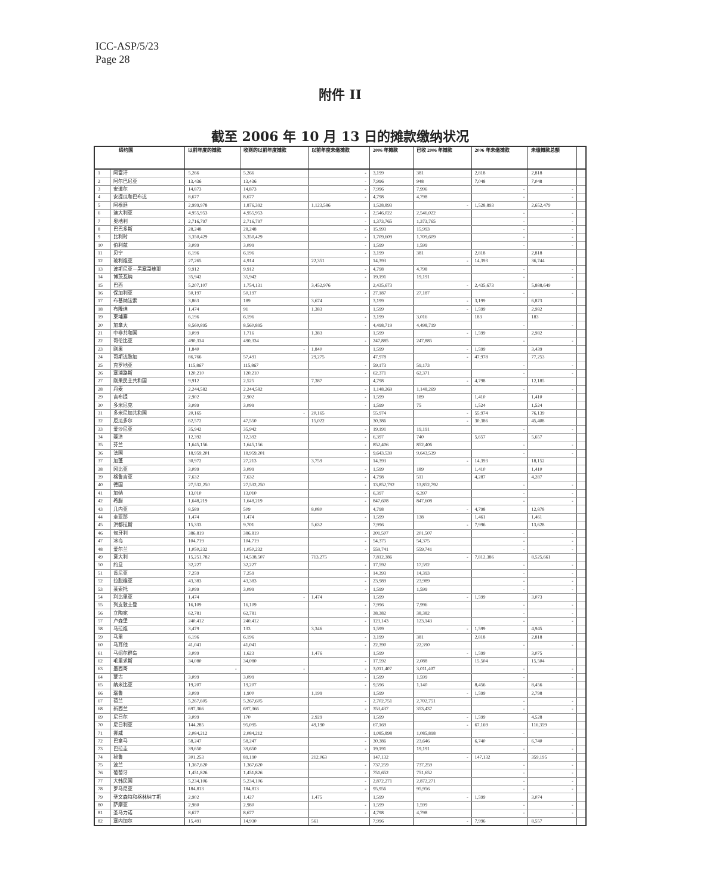ICC-ASP/5/23
Page 28
附件 II
截至 2006 年 10 月 13 日的摊款缴纳状况
| 缔约国 | | 以前年度的摊款 | 收到的以前年度摊款 | 以前年度未缴摊款 | 2006 年摊款 | 已收 2006 年摊款 | 2006 年未缴摊款 | 未缴摊款总额 | |
| --- | --- | --- | --- | --- | --- | --- | --- | --- | --- |
| 1 | 阿富汗 | 5,266 | 5,266 | - | 3,199 | 381 | 2,818 | 2,818 | |
| 2 | 阿尔巴尼亚 | 13,436 | 13,436 | - | 7,996 | 948 | 7,048 | 7,048 | |
| 3 | 安道尔 | 14,873 | 14,873 | - | 7,996 | 7,996 | - | - | |
| 4 | 安提瓜和巴布达 | 8,677 | 8,677 | - | 4,798 | 4,798 | - | - | |
| 5 | 阿根廷 | 2,999,978 | 1,876,392 | 1,123,586 | 1,528,893 | - | 1,528,893 | 2,652,479 | |
| 6 | 澳大利亚 | 4,955,953 | 4,955,953 | - | 2,546,022 | 2,546,022 | - | - | |
| 7 | 奥地利 | 2,716,797 | 2,716,797 | - | 1,373,765 | 1,373,765 | - | - | |
| 8 | 巴巴多斯 | 28,248 | 28,248 | - | 15,993 | 15,993 | - | - | |
| 9 | 比利时 | 3,350,429 | 3,350,429 | - | 1,709,609 | 1,709,609 | - | - | |
| 10 | 伯利兹 | 3,099 | 3,099 | - | 1,599 | 1,599 | - | - | |
| 11 | 贝宁 | 6,196 | 6,196 | - | 3,199 | 381 | 2,818 | 2,818 | |
| 12 | 玻利维亚 | 27,265 | 4,914 | 22,351 | 14,393 | - | 14,393 | 36,744 | |
| 13 | 波斯尼亚－黑塞哥维那 | 9,912 | 9,912 | - | 4,798 | 4,798 | - | - | |
| 14 | 博茨瓦纳 | 35,942 | 35,942 | - | 19,191 | 19,191 | - | - | |
| 15 | 巴西 | 5,207,107 | 1,754,131 | 3,452,976 | 2,435,673 | - | 2,435,673 | 5,888,649 | |
| 16 | 保加利亚 | 50,197 | 50,197 | - | 27,187 | 27,187 | - | - | |
| 17 | 布基纳法索 | 3,863 | 189 | 3,674 | 3,199 | - | 3,199 | 6,873 | |
| 18 | 布隆迪 | 1,474 | 91 | 1,383 | 1,599 | - | 1,599 | 2,982 | |
| 19 | 柬埔寨 | 6,196 | 6,196 | - | 3,199 | 3,016 | 183 | 183 | |
| 20 | 加拿大 | 8,560,895 | 8,560,895 | - | 4,498,719 | 4,498,719 | - | - | |
| 21 | 中非共和国 | 3,099 | 1,716 | 1,383 | 1,599 | - | 1,599 | 2,982 | |
| 22 | 哥伦比亚 | 490,334 | 490,334 | - | 247,885 | 247,885 | - | - | |
| 23 | 刚果 | 1,840 | - | 1,840 | 1,599 | - | 1,599 | 3,439 | |
| 24 | 哥斯达黎加 | 86,766 | 57,491 | 29,275 | 47,978 | - | 47,978 | 77,253 | |
| 25 | 克罗地亚 | 115,867 | 115,867 | - | 59,173 | 59,173 | - | - | |
| 26 | 塞浦路斯 | 120,210 | 120,210 | - | 62,371 | 62,371 | - | - | |
| 27 | 刚果民主共和国 | 9,912 | 2,525 | 7,387 | 4,798 | - | 4,798 | 12,185 | |
| 28 | 丹麦 | 2,244,582 | 2,244,582 | - | 1,148,269 | 1,148,269 | - | - | |
| 29 | 吉布提 | 2,902 | 2,902 | - | 1,599 | 189 | 1,410 | 1,410 | |
| 30 | 多米尼克 | 3,099 | 3,099 | - | 1,599 | 75 | 1,524 | 1,524 | |
| 31 | 多米尼加共和国 | 20,165 | - | 20,165 | 55,974 | - | 55,974 | 76,139 | |
| 32 | 厄瓜多尔 | 62,572 | 47,550 | 15,022 | 30,386 | - | 30,386 | 45,408 | |
| 33 | 爱沙尼亚 | 35,942 | 35,942 | - | 19,191 | 19,191 | - | - | |
| 34 | 斐济 | 12,392 | 12,392 | - | 6,397 | 740 | 5,657 | 5,657 | |
| 35 | 芬兰 | 1,645,156 | 1,645,156 | - | 852,406 | 852,406 | - | - | |
| 36 | 法国 | 18,959,201 | 18,959,201 | - | 9,643,539 | 9,643,539 | - | - | |
| 37 | 加蓬 | 30,972 | 27,213 | 3,759 | 14,393 | - | 14,393 | 18,152 | |
| 38 | 冈比亚 | 3,099 | 3,099 | - | 1,599 | 189 | 1,410 | 1,410 | |
| 39 | 格鲁吉亚 | 7,632 | 7,632 | - | 4,798 | 511 | 4,287 | 4,287 | |
| 40 | 德国 | 27,532,250 | 27,532,250 | - | 13,852,792 | 13,852,792 | - | - | |
| 41 | 加纳 | 13,010 | 13,010 | - | 6,397 | 6,397 | - | - | |
| 42 | 希腊 | 1,648,219 | 1,648,219 | - | 847,608 | 847,608 | - | - | |
| 43 | 几内亚 | 8,589 | 509 | 8,080 | 4,798 | - | 4,798 | 12,878 | |
| 44 | 圭亚那 | 1,474 | 1,474 | - | 1,599 | 138 | 1,461 | 1,461 | |
| 45 | 洪都拉斯 | 15,333 | 9,701 | 5,632 | 7,996 | - | 7,996 | 13,628 | |
| 46 | 匈牙利 | 386,819 | 386,819 | - | 201,507 | 201,507 | - | - | |
| 47 | 冰岛 | 104,719 | 104,719 | - | 54,375 | 54,375 | - | - | |
| 48 | 爱尔兰 | 1,050,232 | 1,050,232 | - | 559,741 | 559,741 | - | - | |
| 49 | 意大利 | 15,251,782 | 14,538,507 | 713,275 | 7,812,386 | - | 7,812,386 | 8,525,661 | |
| 50 | 约旦 | 32,227 | 32,227 | - | 17,592 | 17,592 | - | - | |
| 51 | 肯尼亚 | 7,259 | 7,259 | - | 14,393 | 14,393 | - | - | |
| 52 | 拉脱维亚 | 43,383 | 43,383 | - | 23,989 | 23,989 | - | - | |
| 53 | 莱索托 | 3,099 | 3,099 | - | 1,599 | 1,599 | - | - | |
| 54 | 利比里亚 | 1,474 | - | 1,474 | 1,599 | - | 1,599 | 3,073 | |
| 55 | 列支敦士登 | 16,109 | 16,109 | - | 7,996 | 7,996 | - | - | |
| 56 | 立陶宛 | 62,781 | 62,781 | - | 38,382 | 38,382 | - | - | |
| 57 | 卢森堡 | 240,412 | 240,412 | - | 123,143 | 123,143 | - | - | |
| 58 | 马拉维 | 3,479 | 133 | 3,346 | 1,599 | - | 1,599 | 4,945 | |
| 59 | 马里 | 6,196 | 6,196 | - | 3,199 | 381 | 2,818 | 2,818 | |
| 60 | 马耳他 | 41,041 | 41,041 | - | 22,390 | 22,390 | - | - | |
| 61 | 马绍尔群岛 | 3,099 | 1,623 | 1,476 | 1,599 | - | 1,599 | 3,075 | |
| 62 | 毛里求斯 | 34,080 | 34,080 | - | 17,592 | 2,088 | 15,504 | 15,504 | |
| 63 | 墨西哥 | - | - | - | 3,011,407 | 3,011,407 | - | - | |
| 64 | 蒙古 | 3,099 | 3,099 | - | 1,599 | 1,599 | - | - | |
| 65 | 纳米比亚 | 19,207 | 19,207 | - | 9,596 | 1,140 | 8,456 | 8,456 | |
| 66 | 瑙鲁 | 3,099 | 1,900 | 1,199 | 1,599 | - | 1,599 | 2,798 | |
| 67 | 荷兰 | 5,267,605 | 5,267,605 | - | 2,702,751 | 2,702,751 | - | - | |
| 68 | 新西兰 | 697,366 | 697,366 | - | 353,437 | 353,437 | - | - | |
| 69 | 尼日尔 | 3,099 | 170 | 2,929 | 1,599 | - | 1,599 | 4,528 | |
| 70 | 尼日利亚 | 144,285 | 95,095 | 49,190 | 67,169 | - | 67,169 | 116,359 | |
| 71 | 挪威 | 2,084,212 | 2,084,212 | - | 1,085,898 | 1,085,898 | - | - | |
| 72 | 巴拿马 | 58,247 | 58,247 | - | 30,386 | 23,646 | 6,740 | 6,740 | |
| 73 | 巴拉圭 | 39,650 | 39,650 | - | 19,191 | 19,191 | - | - | |
| 74 | 秘鲁 | 301,253 | 89,190 | 212,063 | 147,132 | - | 147,132 | 359,195 | |
| 75 | 波兰 | 1,367,620 | 1,367,620 | - | 737,259 | 737,259 | - | - | |
| 76 | 葡萄牙 | 1,451,826 | 1,451,826 | - | 751,652 | 751,652 | - | - | |
| 77 | 大韩民国 | 5,234,106 | 5,234,106 | - | 2,872,271 | 2,872,271 | - | - | |
| 78 | 罗马尼亚 | 184,813 | 184,813 | - | 95,956 | 95,956 | - | - | |
| 79 | 圣文森特和格林纳丁斯 | 2,902 | 1,427 | 1,475 | 1,599 | - | 1,599 | 3,074 | |
| 80 | 萨摩亚 | 2,980 | 2,980 | - | 1,599 | 1,599 | - | - | |
| 81 | 圣马力诺 | 8,677 | 8,677 | - | 4,798 | 4,798 | - | - | |
| 82 | 塞内加尔 | 15,491 | 14,930 | 561 | 7,996 | - | 7,996 | 8,557 | |